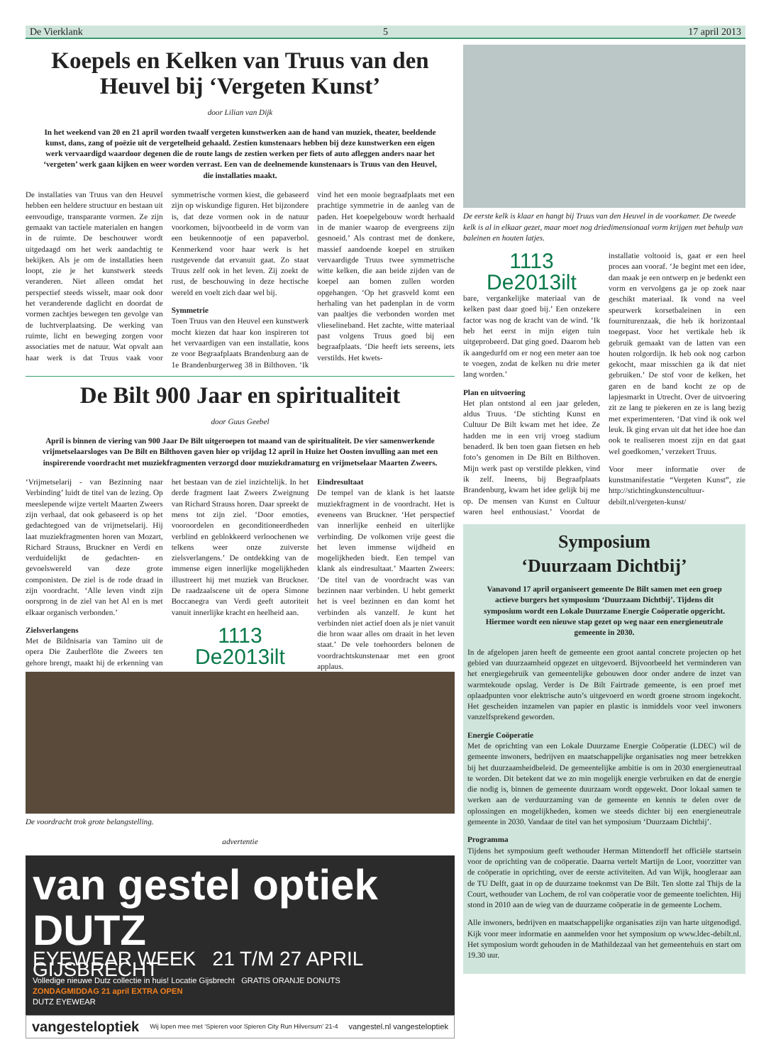De Vierklank 5 17 april 2013
Koepels en Kelken van Truus van den Heuvel bij ‘Vergeten Kunst’
door Lilian van Dijk
In het weekend van 20 en 21 april worden twaalf vergeten kunstwerken aan de hand van muziek, theater, beeldende kunst, dans, zang of poëzie uit de vergetelheid gehaald. Zestien kunstenaars hebben bij deze kunstwerken een eigen werk vervaardigd waardoor degenen die de route langs de zestien werken per fiets of auto afleggen anders naar het ‘vergeten’ werk gaan kijken en weer worden verrast. Een van de deelnemende kunstenaars is Truus van den Heuvel, die installaties maakt.
De installaties van Truus van den Heuvel hebben een heldere structuur en bestaan uit eenvoudige, transparante vormen. Ze zijn gemaakt van tactiele materialen en hangen in de ruimte. De beschouwer wordt uitgedaagd om het werk aandachtig te bekijken. Als je om de installaties heen loopt, zie je het kunstwerk steeds veranderen. Niet alleen omdat het perspectief steeds wisselt, maar ook door het veranderende daglicht en doordat de vormen zachtjes bewegen ten gevolge van de luchtverplaatsing. De werking van ruimte, licht en beweging zorgen voor associaties met de natuur. Wat opvalt aan haar werk is dat Truus vaak voor symmetrische vormen kiest, die gebaseerd zijn op wiskundige figuren. Het bijzondere is, dat deze vormen ook in de natuur voorkomen, bijvoorbeeld in de vorm van een beukennootje of een papaverbol. Kenmerkend voor haar werk is het rustgevende dat ervanuit gaat. Zo staat Truus zelf ook in het leven. Zij zoekt de rust, de beschouwing in deze hectische wereld en voelt zich daar wel bij.
Symmetrie
Toen Truus van den Heuvel een kunstwerk mocht kiezen dat haar kon inspireren tot het vervaardigen van een installatie, koos ze voor Begraafplaats Brandenburg aan de 1e Brandenburgerweg 38 in Bilthoven. ‘Ik vind het een mooie begraafplaats met een prachtige symmetrie in de aanleg van de paden. Het koepelgebouw wordt herhaald in de manier waarop de evergreens zijn gesnoeid.’ Als contrast met de donkere, massief aandoende koepel en struiken vervaardigde Truus twee symmetrische witte kelken, die aan beide zijden van de koepel aan bomen zullen worden opgehangen. ‘Op het grasveld komt een herhaling van het padenplan in de vorm van paaltjes die verbonden worden met vlieselineband. Het zachte, witte materiaal past volgens Truus goed bij een begraafplaats. ‘Die heeft iets sereens, iets verstilds. Het kwets-
De Bilt 900 Jaar en spiritualiteit
door Guus Geebel
April is binnen de viering van 900 Jaar De Bilt uitgeroepen tot maand van de spiritualiteit. De vier samenwerkende vrijmetselaarsloges van De Bilt en Bilthoven gaven hier op vrijdag 12 april in Huize het Oosten invulling aan met een inspirerende voordracht met muziekfragmenten verzorgd door muziekdramaturg en vrijmetselaar Maarten Zweers.
‘Vrijmetselarij - van Bezinning naar Verbinding’ luidt de titel van de lezing. Op meeslepende wijze vertelt Maarten Zweers zijn verhaal, dat ook gebaseerd is op het gedachtegoed van de vrijmetselarij. Hij laat muziekfragmenten horen van Mozart, Richard Strauss, Bruckner en Verdi en verduidelijkt de gedachten- en gevoelswereld van deze grote componisten. De ziel is de rode draad in zijn voordracht. ‘Alle leven vindt zijn oorsprong in de ziel van het Al en is met elkaar organisch verbonden.’
Zielsverlangens
Met de Bildnisaria van Tamino uit de opera Die Zauberflöte die Zweers ten gehore brengt, maakt hij de erkenning van het bestaan van de ziel inzichtelijk. In het derde fragment laat Zweers Zweignung van Richard Strauss horen. Daar spreekt de mens tot zijn ziel. ‘Door emoties, vooroordelen en geconditioneerdheden verblind en geblokkeerd verloochenen we telkens weer onze zuiverste zielsverlangens.’ De ontdekking van de immense eigen innerlijke mogelijkheden illustreert hij met muziek van Bruckner. De raadzaalscene uit de opera Simone Boccanegra van Verdi geeft autoriteit vanuit innerlijke kracht en heelheid aan.
1113
De2013ilt
Eindresultaat
De tempel van de klank is het laatste muziekfragment in de voordracht. Het is eveneens van Bruckner. ‘Het perspectief van innerlijke eenheid en uiterlijke verbinding. De volkomen vrije geest die het leven immense wijdheid en mogelijkheden biedt. Een tempel van klank als eindresultaat.’ Maarten Zweers: ‘De titel van de voordracht was van bezinnen naar verbinden. U hebt gemerkt het is veel bezinnen en dan komt het verbinden als vanzelf. Je kunt het verbinden niet actief doen als je niet vanuit die bron waar alles om draait in het leven staat.’ De vele toehoorders belonen de voordrachtskunstenaar met een groot applaus.
De voordracht trok grote belangstelling.
advertentie
van gestel optiek DUTZ
EYEWEAR WEEK 21 T/M 27 APRIL GIJSBRECHT
Volledige nieuwe Dutz collectie in huis! Locatie Gijsbrecht GRATIS ORANJE DONUTS
ZONDAGMIDDAG 21 april EXTRA OPEN
DUTZ EYEWEAR
vangesteloptiek Wij lopen mee met ‘Spieren voor Spieren City Run Hilversum’ 21-4 vangestel.nl vangesteloptiek
De eerste kelk is klaar en hangt bij Truus van den Heuvel in de voorkamer. De tweede kelk is al in elkaar gezet, maar moet nog driedimensionaal vorm krijgen met behulp van baleinen en houten latjes.
1113
De2013ilt
bare, vergankelijke materiaal van de kelken past daar goed bij.’ Een onzekere factor was nog de kracht van de wind. ‘Ik heb het eerst in mijn eigen tuin uitgeprobeerd. Dat ging goed. Daarom heb ik aangedurfd om er nog een meter aan toe te voegen, zodat de kelken nu drie meter lang worden.’
Plan en uitvoering
Het plan ontstond al een jaar geleden, aldus Truus. ‘De stichting Kunst en Cultuur De Bilt kwam met het idee. Ze hadden me in een vrij vroeg stadium benaderd. Ik ben toen gaan fietsen en heb foto’s genomen in De Bilt en Bilthoven. Mijn werk past op verstilde plekken, vind ik zelf. Ineens, bij Begraafplaats Brandenburg, kwam het idee gelijk bij me op. De mensen van Kunst en Cultuur waren heel enthousiast.’ Voordat de installatie voltooid is, gaat er een heel proces aan vooraf. ‘Je begint met een idee, dan maak je een ontwerp en je bedenkt een vorm en vervolgens ga je op zoek naar geschikt materiaal. Ik vond na veel speurwerk korsetbaleinen in een fournituren­zaak, die heb ik horizontaal toegepast. Voor het vertikale heb ik gebruik gemaakt van de latten van een houten rolgordijn. Ik heb ook nog carbon gekocht, maar misschien ga ik dat niet gebruiken.’ De stof voor de kelken, het garen en de band kocht ze op de lapjesmarkt in Utrecht. Over de uitvoering zit ze lang te piekeren en ze is lang bezig met experimenteren. ‘Dat vind ik ook wel leuk. Ik ging ervan uit dat het idee hoe dan ook te realiseren moest zijn en dat gaat wel goedkomen,’ verzekert Truus.
Voor meer informatie over de kunstmanifestatie “Vergeten Kunst”, zie http://stichtingkunstencultuur-debilt.nl/vergeten-kunst/
Symposium
‘Duurzaam Dichtbij’
Vanavond 17 april organiseert gemeente De Bilt samen met een groep actieve burgers het symposium ‘Duurzaam Dichtbij’. Tijdens dit symposium wordt een Lokale Duurzame Energie Coöperatie opgericht. Hiermee wordt een nieuwe stap gezet op weg naar een energieneutrale gemeente in 2030.
In de afgelopen jaren heeft de gemeente een groot aantal concrete projecten op het gebied van duurzaamheid opgezet en uitgevoerd. Bijvoorbeeld het verminderen van het energiegebruik van gemeentelijke gebouwen door onder andere de inzet van warmtekoude opslag. Verder is De Bilt Fairtrade gemeente, is een proef met oplaadpunten voor elektrische auto’s uitgevoerd en wordt groene stroom ingekocht. Het gescheiden inzamelen van papier en plastic is inmiddels voor veel inwoners vanzelfsprekend geworden.
Energie Coöperatie
Met de oprichting van een Lokale Duurzame Energie Coöperatie (LDEC) wil de gemeente inwoners, bedrijven en maatschappelijke organisaties nog meer betrekken bij het duurzaamheidbeleid. De gemeentelijke ambitie is om in 2030 energieneutraal te worden. Dit betekent dat we zo min mogelijk energie verbruiken en dat de energie die nodig is, binnen de gemeente duurzaam wordt opgewekt. Door lokaal samen te werken aan de verduurzaming van de gemeente en kennis te delen over de oplossingen en mogelijkheden, komen we steeds dichter bij een energieneutrale gemeente in 2030. Vandaar de titel van het symposium ‘Duurzaam Dichtbij’.
Programma
Tijdens het symposium geeft wethouder Herman Mittendorff het officiële startsein voor de oprichting van de coöperatie. Daarna vertelt Martijn de Loor, voorzitter van de coöperatie in oprichting, over de eerste activiteiten. Ad van Wijk, hoogleraar aan de TU Delft, gaat in op de duurzame toekomst van De Bilt. Ten slotte zal Thijs de la Court, wethouder van Lochem, de rol van coöperatie voor de gemeente toelichten. Hij stond in 2010 aan de wieg van de duurzame coöperatie in de gemeente Lochem.
Alle inwoners, bedrijven en maatschappelijke organisaties zijn van harte uitgenodigd. Kijk voor meer informatie en aanmelden voor het symposium op www.ldec-debilt.nl. Het symposium wordt gehouden in de Mathildezaal van het gemeentehuis en start om 19.30 uur.